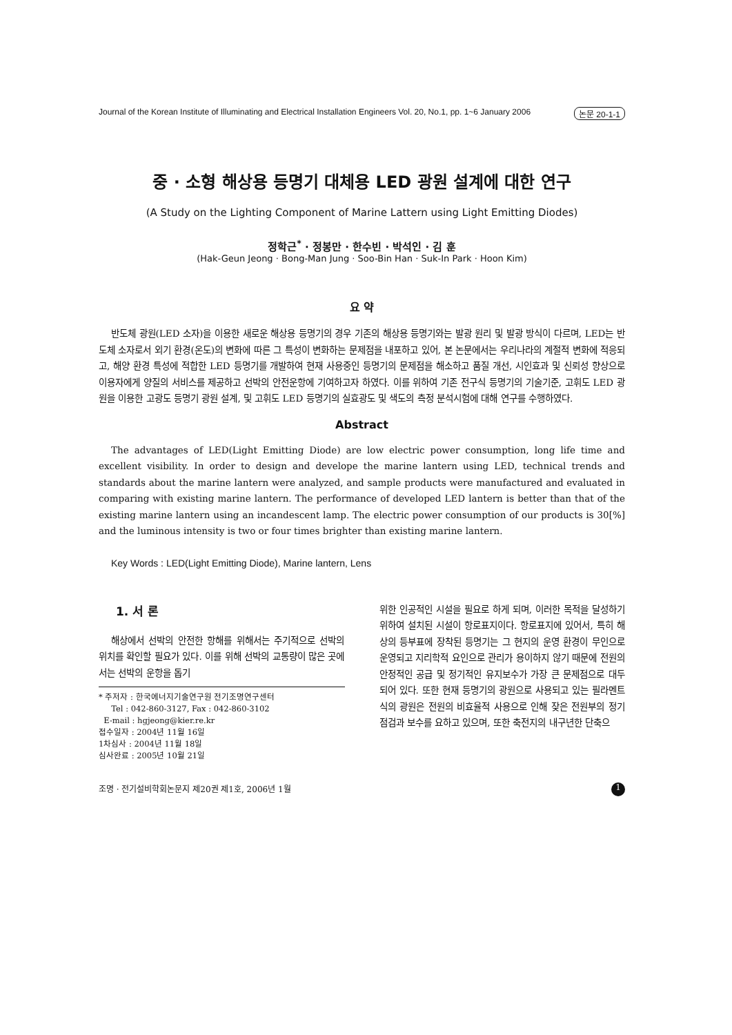Journal of the Korean Institute of Illuminating and Electrical Installation Engineers Vol. 20, No.1, pp. 1~6 January 2006 논문 20-1-1
중 · 소형 해상용 등명기 대체용 LED 광원 설계에 대한 연구
(A Study on the Lighting Component of Marine Lattern using Light Emitting Diodes)
정학근<sup>*</sup> · 정봉만 · 한수빈 · 박석인 · 김 훈
(Hak-Geun Jeong · Bong-Man Jung · Soo-Bin Han · Suk-In Park · Hoon Kim)
요 약
반도체 광원(LED 소자)을 이용한 새로운 해상용 등명기의 경우 기존의 해상용 등명기와는 발광 원리 및 발광 방식이 다르며, LED는 반도체 소자로서 외기 환경(온도)의 변화에 따른 그 특성이 변화하는 문제점을 내포하고 있어, 본 논문에서는 우리나라의 계절적 변화에 적응되고, 해양 환경 특성에 적합한 LED 등명기를 개발하여 현재 사용중인 등명기의 문제점을 해소하고 품질 개선, 시인효과 및 신뢰성 향상으로 이용자에게 양질의 서비스를 제공하고 선박의 안전운항에 기여하고자 하였다. 이를 위하여 기존 전구식 등명기의 기술기준, 고휘도 LED 광원을 이용한 고광도 등명기 광원 설계, 및 고휘도 LED 등명기의 실효광도 및 색도의 측정 분석시험에 대해 연구를 수행하였다.
Abstract
The advantages of LED(Light Emitting Diode) are low electric power consumption, long life time and excellent visibility. In order to design and develope the marine lantern using LED, technical trends and standards about the marine lantern were analyzed, and sample products were manufactured and evaluated in comparing with existing marine lantern. The performance of developed LED lantern is better than that of the existing marine lantern using an incandescent lamp. The electric power consumption of our products is 30[%] and the luminous intensity is two or four times brighter than existing marine lantern.
Key Words : LED(Light Emitting Diode), Marine lantern, Lens
1. 서 론
해상에서 선박의 안전한 항해를 위해서는 주기적으로 선박의 위치를 확인할 필요가 있다. 이를 위해 선박의 교통량이 많은 곳에서는 선박의 운항을 돕기
* 주저자 : 한국에너지기술연구원 전기조명연구센터
Tel : 042-860-3127, Fax : 042-860-3102
E-mail : hgjeong@kier.re.kr
접수일자 : 2004년 11월 16일
1차심사 : 2004년 11월 18일
심사완료 : 2005년 10월 21일
위한 인공적인 시설을 필요로 하게 되며, 이러한 목적을 달성하기 위하여 설치된 시설이 항로표지이다. 항로표지에 있어서, 특히 해상의 등부표에 장착된 등명기는 그 현지의 운영 환경이 무인으로 운영되고 지리학적 요인으로 관리가 용이하지 않기 때문에 전원의 안정적인 공급 및 정기적인 유지보수가 가장 큰 문제점으로 대두되어 있다. 또한 현재 등명기의 광원으로 사용되고 있는 필라멘트식의 광원은 전원의 비효율적 사용으로 인해 잦은 전원부의 정기 점검과 보수를 요하고 있으며, 또한 축전지의 내구년한 단축으
조명 · 전기설비학회논문지 제20권 제1호, 2006년 1월 1